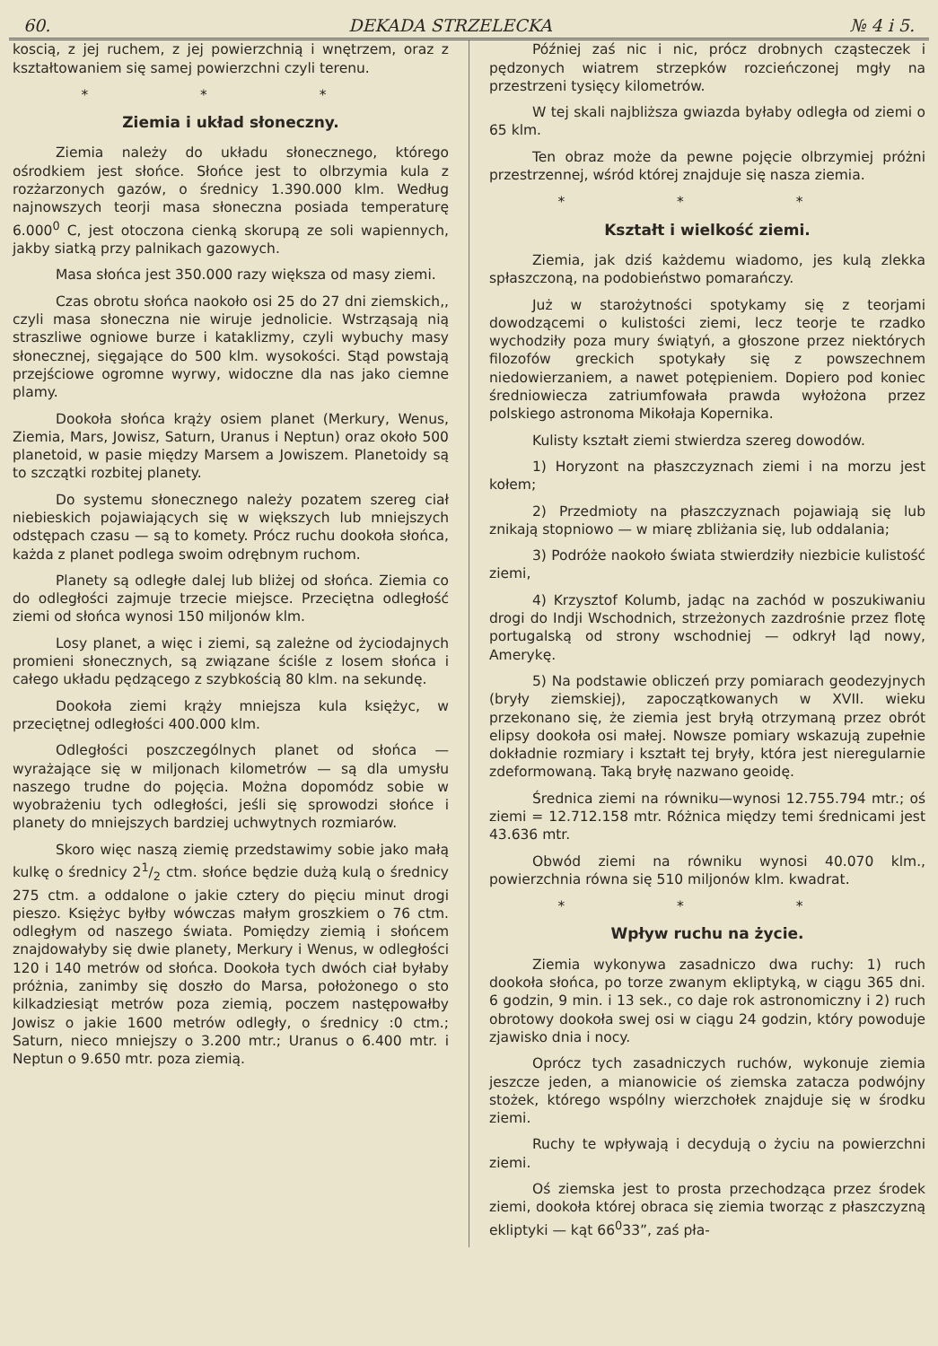60. DEKADA STRZELECKA № 4 i 5.
koscią, z jej ruchem, z jej powierzchnią i wnętrzem, oraz z kształtowaniem się samej powierzchni czyli terenu.
* * *
Ziemia i układ słoneczny.
Ziemia należy do układu słonecznego, którego ośrodkiem jest słońce. Słońce jest to olbrzymia kula z rozżarzonych gazów, o średnicy 1.390.000 klm. Według najnowszych teorji masa słoneczna posiada temperaturę 6.000<sup>0</sup> C, jest otoczona cienką skorupą ze soli wapiennych, jakby siatką przy palnikach gazowych.
Masa słońca jest 350.000 razy większa od masy ziemi.
Czas obrotu słońca naokoło osi 25 do 27 dni ziemskich,, czyli masa słoneczna nie wiruje jednolicie. Wstrząsają nią straszliwe ogniowe burze i kataklizmy, czyli wybuchy masy słonecznej, sięgające do 500 klm. wysokości. Stąd powstają przejściowe ogromne wyrwy, widoczne dla nas jako ciemne plamy.
Dookoła słońca krąży osiem planet (Merkury, Wenus, Ziemia, Mars, Jowisz, Saturn, Uranus i Neptun) oraz około 500 planetoid, w pasie między Marsem a Jowiszem. Planetoidy są to szczątki rozbitej planety.
Do systemu słonecznego należy pozatem szereg ciał niebieskich pojawiających się w większych lub mniejszych odstępach czasu — są to komety. Prócz ruchu dookoła słońca, każda z planet podlega swoim odrębnym ruchom.
Planety są odległe dalej lub bliżej od słońca. Ziemia co do odległości zajmuje trzecie miejsce. Przeciętna odległość ziemi od słońca wynosi 150 miljonów klm.
Losy planet, a więc i ziemi, są zależne od życiodajnych promieni słonecznych, są związane ściśle z losem słońca i całego układu pędzącego z szybkością 80 klm. na sekundę.
Dookoła ziemi krąży mniejsza kula księżyc, w przeciętnej odległości 400.000 klm.
Odległości poszczególnych planet od słońca — wyrażające się w miljonach kilometrów — są dla umysłu naszego trudne do pojęcia. Można dopomódz sobie w wyobrażeniu tych odległości, jeśli się sprowodzi słońce i planety do mniejszych bardziej uchwytnych rozmiarów.
Skoro więc naszą ziemię przedstawimy sobie jako małą kulkę o średnicy 21/2 ctm. słońce będzie dużą kulą o średnicy 275 ctm. a oddalone o jakie cztery do pięciu minut drogi pieszo. Księżyc byłby wówczas małym groszkiem o 76 ctm. odległym od naszego świata. Pomiędzy ziemią i słońcem znajdowałyby się dwie planety, Merkury i Wenus, w odległości 120 i 140 metrów od słońca. Dookoła tych dwóch ciał byłaby próżnia, zanimby się doszło do Marsa, położonego o sto kilkadziesiąt metrów poza ziemią, poczem następowałby Jowisz o jakie 1600 metrów odległy, o średnicy :0 ctm.; Saturn, nieco mniejszy o 3.200 mtr.; Uranus o 6.400 mtr. i Neptun o 9.650 mtr. poza ziemią.
Później zaś nic i nic, prócz drobnych cząsteczek i pędzonych wiatrem strzepków rozcieńczonej mgły na przestrzeni tysięcy kilometrów.
W tej skali najbliższa gwiazda byłaby odległa od ziemi o 65 klm.
Ten obraz może da pewne pojęcie olbrzymiej próżni przestrzennej, wśród której znajduje się nasza ziemia.
* * *
Kształt i wielkość ziemi.
Ziemia, jak dziś każdemu wiadomo, jes kulą zlekka spłaszczoną, na podobieństwo pomarańczy.
Już w starożytności spotykamy się z teorjami dowodzącemi o kulistości ziemi, lecz teorje te rzadko wychodziły poza mury świątyń, a głoszone przez niektórych filozofów greckich spotykały się z powszechnem niedowierzaniem, a nawet potępieniem. Dopiero pod koniec średniowiecza zatriumfowała prawda wyłożona przez polskiego astronoma Mikołaja Kopernika.
Kulisty kształt ziemi stwierdza szereg dowodów.
1) Horyzont na płaszczyznach ziemi i na morzu jest kołem;
2) Przedmioty na płaszczyznach pojawiają się lub znikają stopniowo — w miarę zbliżania się, lub oddalania;
3) Podróże naokoło świata stwierdziły niezbicie kulistość ziemi,
4) Krzysztof Kolumb, jadąc na zachód w poszukiwaniu drogi do Indji Wschodnich, strzeżonych zazdrośnie przez flotę portugalską od strony wschodniej — odkrył ląd nowy, Amerykę.
5) Na podstawie obliczeń przy pomiarach geodezyjnych (bryły ziemskiej), zapoczątkowanych w XVII. wieku przekonano się, że ziemia jest bryłą otrzymaną przez obrót elipsy dookoła osi małej. Nowsze pomiary wskazują zupełnie dokładnie rozmiary i kształt tej bryły, która jest nieregularnie zdeformowaną. Taką bryłę nazwano geoidę.
Średnica ziemi na równiku—wynosi 12.755.794 mtr.; oś ziemi = 12.712.158 mtr. Różnica między temi średnicami jest 43.636 mtr.
Obwód ziemi na równiku wynosi 40.070 klm., powierzchnia równa się 510 miljonów klm. kwadrat.
* * *
Wpływ ruchu na życie.
Ziemia wykonywa zasadniczo dwa ruchy: 1) ruch dookoła słońca, po torze zwanym ekliptyką, w ciągu 365 dni. 6 godzin, 9 min. i 13 sek., co daje rok astronomiczny i 2) ruch obrotowy dookoła swej osi w ciągu 24 godzin, który powoduje zjawisko dnia i nocy.
Oprócz tych zasadniczych ruchów, wykonuje ziemia jeszcze jeden, a mianowicie oś ziemska zatacza podwójny stożek, którego wspólny wierzchołek znajduje się w środku ziemi.
Ruchy te wpływają i decydują o życiu na powierzchni ziemi.
Oś ziemska jest to prosta przechodząca przez środek ziemi, dookoła której obraca się ziemia tworząc z płaszczyzną ekliptyki — kąt 66<sup>0</sup>33”, zaś pła-